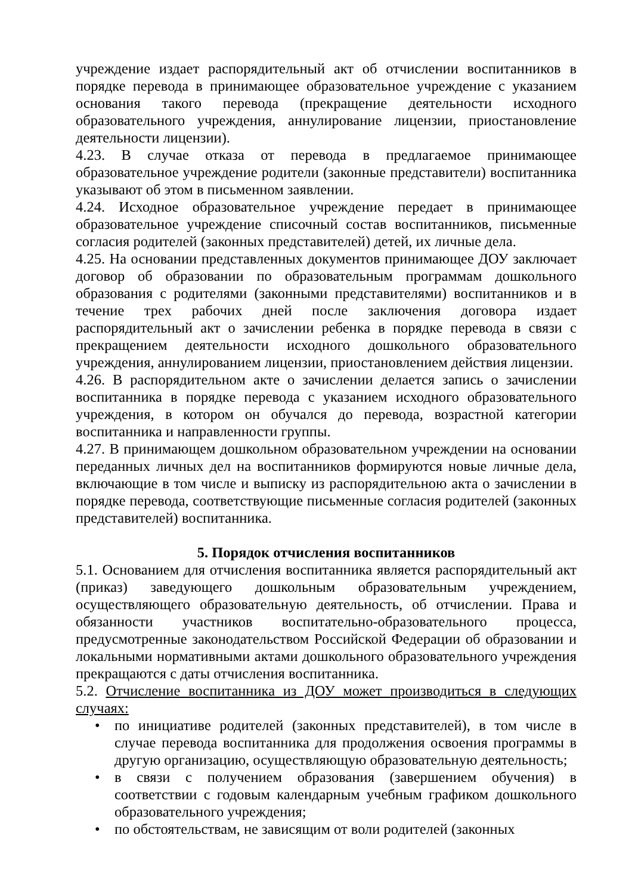учреждение издает распорядительный акт об отчислении воспитанников в порядке перевода в принимающее образовательное учреждение с указанием основания такого перевода (прекращение деятельности исходного образовательного учреждения, аннулирование лицензии, приостановление деятельности лицензии).
4.23. В случае отказа от перевода в предлагаемое принимающее образовательное учреждение родители (законные представители) воспитанника указывают об этом в письменном заявлении.
4.24. Исходное образовательное учреждение передает в принимающее образовательное учреждение списочный состав воспитанников, письменные согласия родителей (законных представителей) детей, их личные дела.
4.25. На основании представленных документов принимающее ДОУ заключает договор об образовании по образовательным программам дошкольного образования с родителями (законными представителями) воспитанников и в течение трех рабочих дней после заключения договора издает распорядительный акт о зачислении ребенка в порядке перевода в связи с прекращением деятельности исходного дошкольного образовательного учреждения, аннулированием лицензии, приостановлением действия лицензии.
4.26. В распорядительном акте о зачислении делается запись о зачислении воспитанника в порядке перевода с указанием исходного образовательного учреждения, в котором он обучался до перевода, возрастной категории воспитанника и направленности группы.
4.27. В принимающем дошкольном образовательном учреждении на основании переданных личных дел на воспитанников формируются новые личные дела, включающие в том числе и выписку из распорядительною акта о зачислении в порядке перевода, соответствующие письменные согласия родителей (законных представителей) воспитанника.
5. Порядок отчисления воспитанников
5.1. Основанием для отчисления воспитанника является распорядительный акт (приказ) заведующего дошкольным образовательным учреждением, осуществляющего образовательную деятельность, об отчислении. Права и обязанности участников воспитательно-образовательного процесса, предусмотренные законодательством Российской Федерации об образовании и локальными нормативными актами дошкольного образовательного учреждения прекращаются с даты отчисления воспитанника.
5.2. Отчисление воспитанника из ДОУ может производиться в следующих случаях:
• по инициативе родителей (законных представителей), в том числе в случае перевода воспитанника для продолжения освоения программы в другую организацию, осуществляющую образовательную деятельность;
• в связи с получением образования (завершением обучения) в соответствии с годовым календарным учебным графиком дошкольного образовательного учреждения;
• по обстоятельствам, не зависящим от воли родителей (законных